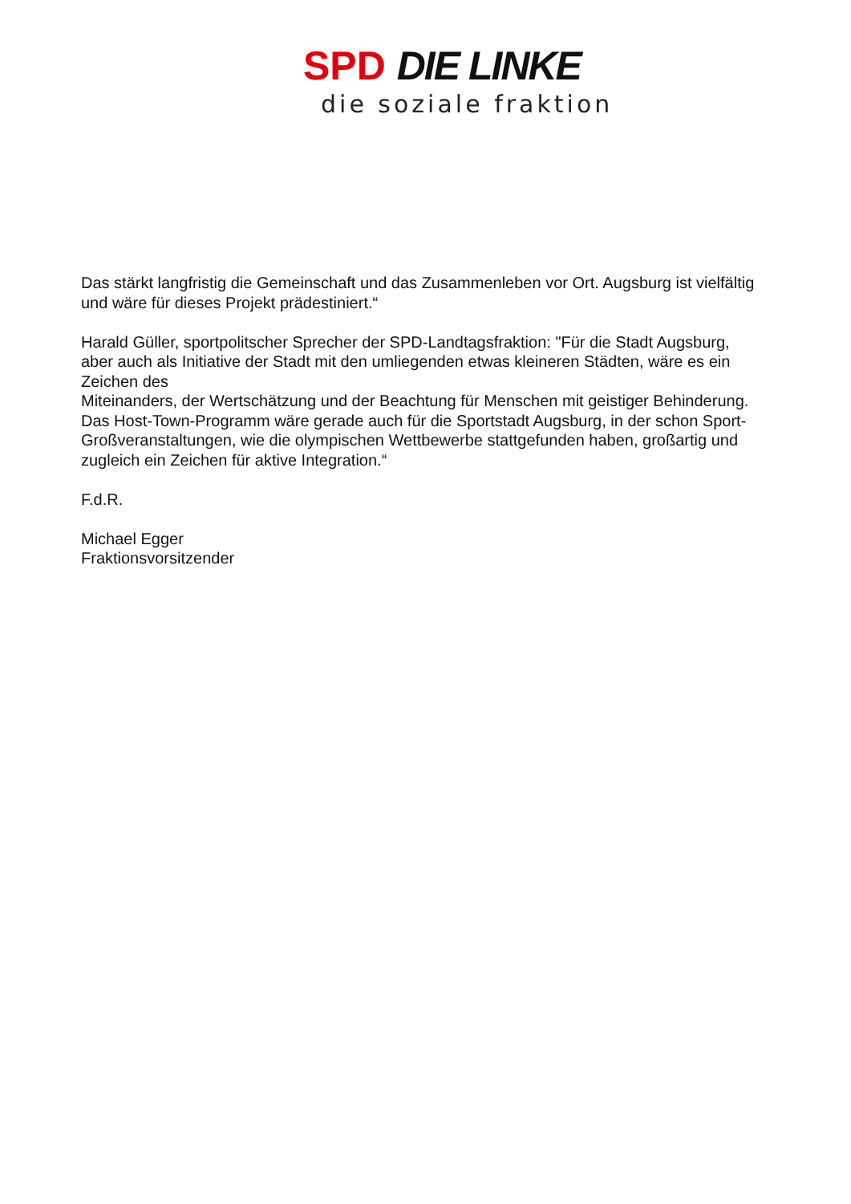SPD DIE LINKE
die soziale fraktion
Das stärkt langfristig die Gemeinschaft und das Zusammenleben vor Ort. Augsburg ist vielfältig und wäre für dieses Projekt prädestiniert.“
Harald Güller, sportpolitscher Sprecher der SPD-Landtagsfraktion: "Für die Stadt Augsburg, aber auch als Initiative der Stadt mit den umliegenden etwas kleineren Städten, wäre es ein Zeichen des
Miteinanders, der Wertschätzung und der Beachtung für Menschen mit geistiger Behinderung. Das Host-Town-Programm wäre gerade auch für die Sportstadt Augsburg, in der schon Sport-Großveranstaltungen, wie die olympischen Wettbewerbe stattgefunden haben, großartig und zugleich ein Zeichen für aktive Integration.“
F.d.R.
Michael Egger
Fraktionsvorsitzender